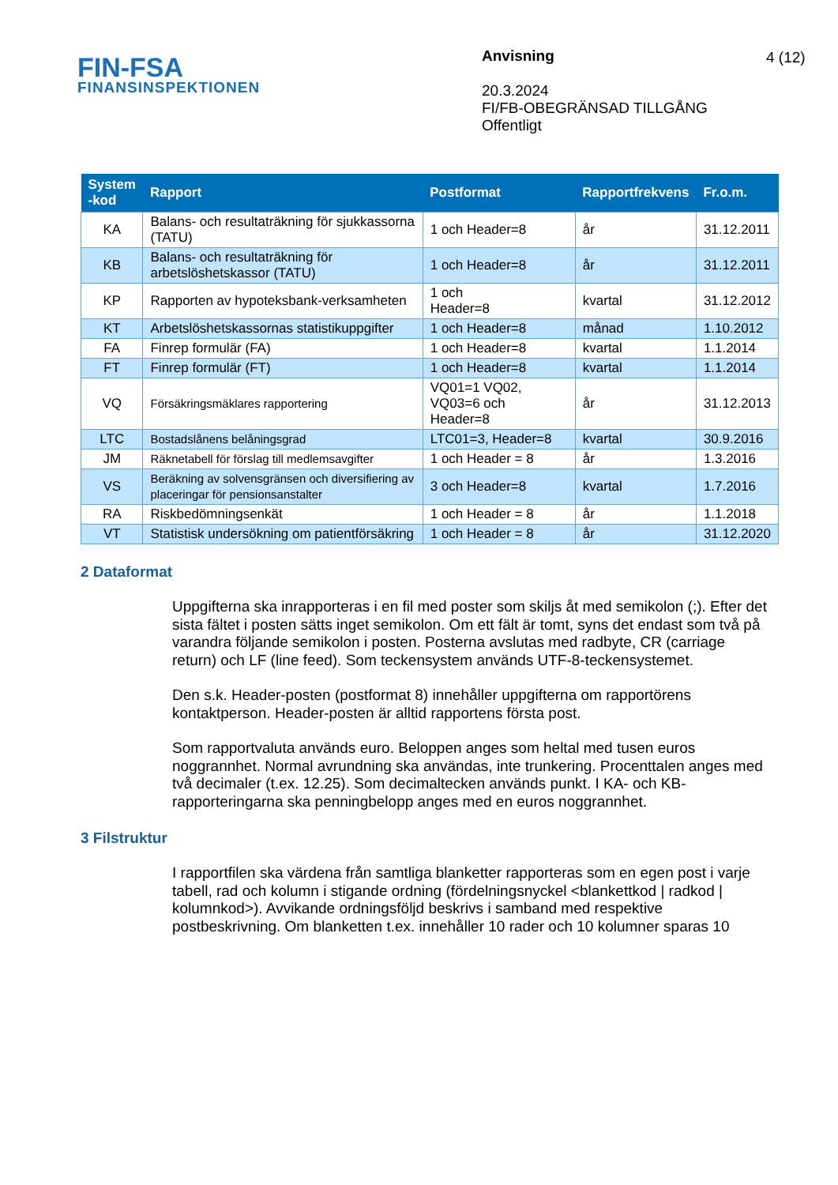FIN-FSA
FINANSINSPEKTIONEN
Anvisning
20.3.2024
FI/FB-OBEGRÄNSAD TILLGÅNG
Offentligt
4 (12)
| System -kod | Rapport | Postformat | Rapportfrekvens | Fr.o.m. |
| --- | --- | --- | --- | --- |
| KA | Balans- och resultaträkning för sjukkassorna (TATU) | 1 och Header=8 | år | 31.12.2011 |
| KB | Balans- och resultaträkning för arbetslöshetskassor (TATU) | 1 och Header=8 | år | 31.12.2011 |
| KP | Rapporten av hypoteksbank-verksamheten | 1 och Header=8 | kvartal | 31.12.2012 |
| KT | Arbetslöshetskassornas statistikuppgifter | 1 och Header=8 | månad | 1.10.2012 |
| FA | Finrep formulär (FA) | 1 och Header=8 | kvartal | 1.1.2014 |
| FT | Finrep formulär (FT) | 1 och Header=8 | kvartal | 1.1.2014 |
| VQ | Försäkringsmäklares rapportering | VQ01=1 VQ02, VQ03=6 och Header=8 | år | 31.12.2013 |
| LTC | Bostadslånens belåningsgrad | LTC01=3, Header=8 | kvartal | 30.9.2016 |
| JM | Räknetabell för förslag till medlemsavgifter | 1 och Header = 8 | år | 1.3.2016 |
| VS | Beräkning av solvensgränsen och diversifiering av placeringar för pensionsanstalter | 3 och Header=8 | kvartal | 1.7.2016 |
| RA | Riskbedömningsenkät | 1 och Header = 8 | år | 1.1.2018 |
| VT | Statistisk undersökning om patientförsäkring | 1 och Header = 8 | år | 31.12.2020 |
2 Dataformat
Uppgifterna ska inrapporteras i en fil med poster som skiljs åt med semikolon (;). Efter det sista fältet i posten sätts inget semikolon. Om ett fält är tomt, syns det endast som två på varandra följande semikolon i posten. Posterna avslutas med radbyte, CR (carriage return) och LF (line feed). Som teckensystem används UTF-8-teckensystemet.
Den s.k. Header-posten (postformat 8) innehåller uppgifterna om rapportörens kontaktperson. Header-posten är alltid rapportens första post.
Som rapportvaluta används euro. Beloppen anges som heltal med tusen euros noggrannhet. Normal avrundning ska användas, inte trunkering. Procenttalen anges med två decimaler (t.ex. 12.25). Som decimaltecken används punkt. I KA- och KB-rapporteringarna ska penningbelopp anges med en euros noggrannhet.
3 Filstruktur
I rapportfilen ska värdena från samtliga blanketter rapporteras som en egen post i varje tabell, rad och kolumn i stigande ordning (fördelningsnyckel <blankettkod | radkod | kolumnkod>). Avvikande ordningsföljd beskrivs i samband med respektive postbeskrivning. Om blanketten t.ex. innehåller 10 rader och 10 kolumner sparas 10